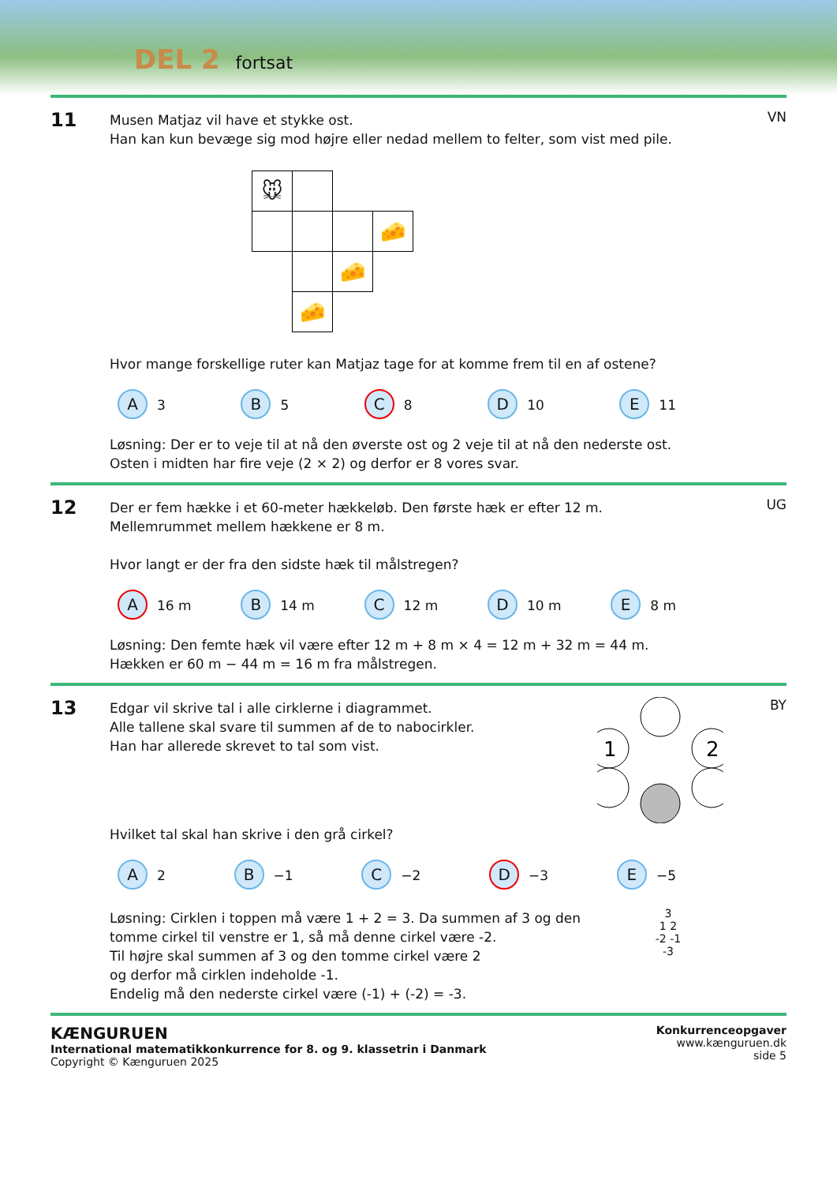DEL 2 fortsat
11
Musen Matjaz vil have et stykke ost.
Han kan kun bevæge sig mod højre eller nedad mellem to felter, som vist med pile.
| 🐭 | | | |
| | | | 🧀 |
| | | 🧀 | |
| | 🧀 | | |
Hvor mange forskellige ruter kan Matjaz tage for at komme frem til en af ostene?
A 3 B 5 C 8 D 10 E 11
Løsning: Der er to veje til at nå den øverste ost og 2 veje til at nå den nederste ost.
Osten i midten har fire veje (2 × 2) og derfor er 8 vores svar.
VN
12
Der er fem hække i et 60-meter hækkeløb. Den første hæk er efter 12 m.
Mellemrummet mellem hækkene er 8 m.
Hvor langt er der fra den sidste hæk til målstregen?
A 16 m B 14 m C 12 m D 10 m E 8 m
Løsning: Den femte hæk vil være efter 12 m + 8 m × 4 = 12 m + 32 m = 44 m.
Hækken er 60 m − 44 m = 16 m fra målstregen.
UG
13
Edgar vil skrive tal i alle cirklerne i diagrammet.
Alle tallene skal svare til summen af de to nabocirkler.
Han har allerede skrevet to tal som vist.
1
2
Hvilket tal skal han skrive i den grå cirkel?
A 2 B −1 C −2 D −3 E −5
Løsning: Cirklen i toppen må være 1 + 2 = 3. Da summen af 3 og den
tomme cirkel til venstre er 1, så må denne cirkel være -2.
Til højre skal summen af 3 og den tomme cirkel være 2
og derfor må cirklen indeholde -1.
Endelig må den nederste cirkel være (-1) + (-2) = -3.
3
1 2
-2 -1
-3
BY
KÆNGURUEN
International matematikkonkurrence for 8. og 9. klassetrin i Danmark
Copyright © Kænguruen 2025
Konkurrenceopgaver
www.kænguruen.dk
side 5